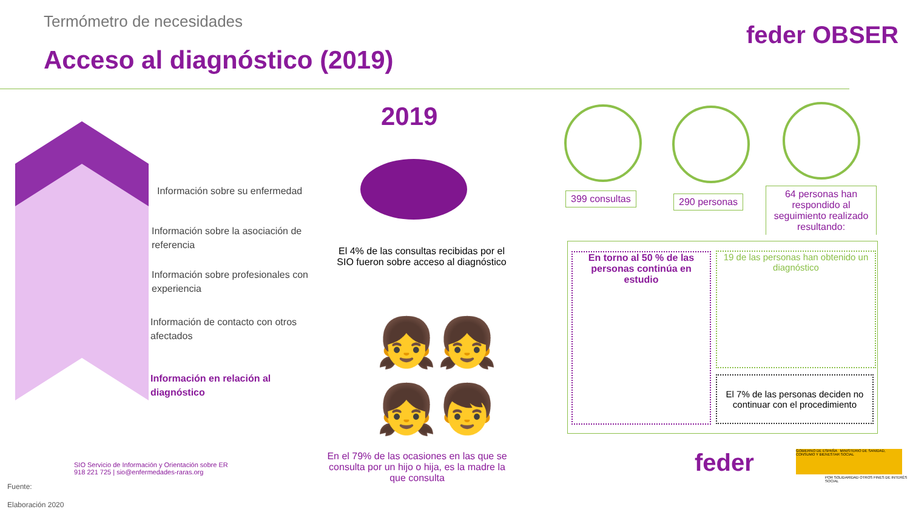Termómetro de necesidades
Acceso al diagnóstico (2019)
feder OBSER
Información sobre su enfermedad
Información sobre la asociación de referencia
Información sobre profesionales con experiencia
Información de contacto con otros afectados
Información en relación al diagnóstico
2019
El 4% de las consultas recibidas por el SIO fueron sobre acceso al diagnóstico
👧👧
👧👦
En el 79% de las ocasiones en las que se consulta por un hijo o hija, es la madre la que consulta
399 consultas 290 personas
64 personas han respondido al seguimiento realizado resultando:
En torno al 50 % de las personas continúa en estudio
19 de las personas han obtenido un diagnóstico
El 7% de las personas deciden no continuar con el procedimiento
Fuente:
SIO Servicio de Información y Orientación sobre ER
918 221 725 | sio@enfermedades-raras.org
Elaboración 2020
feder
GOBIERNO DE ESPAÑA MINISTERIO DE SANIDAD, CONSUMO Y BIENESTAR SOCIAL
POR SOLIDARIDAD OTROS FINES DE INTERÉS SOCIAL